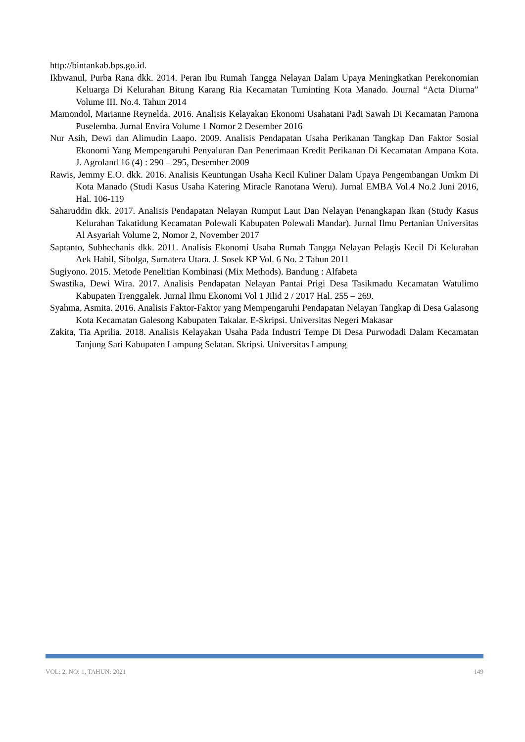http://bintankab.bps.go.id.
Ikhwanul, Purba Rana dkk. 2014. Peran Ibu Rumah Tangga Nelayan Dalam Upaya Meningkatkan Perekonomian Keluarga Di Kelurahan Bitung Karang Ria Kecamatan Tuminting Kota Manado. Journal “Acta Diurna” Volume III. No.4. Tahun 2014
Mamondol, Marianne Reynelda. 2016. Analisis Kelayakan Ekonomi Usahatani Padi Sawah Di Kecamatan Pamona Puselemba. Jurnal Envira Volume 1 Nomor 2 Desember 2016
Nur Asih, Dewi dan Alimudin Laapo. 2009. Analisis Pendapatan Usaha Perikanan Tangkap Dan Faktor Sosial Ekonomi Yang Mempengaruhi Penyaluran Dan Penerimaan Kredit Perikanan Di Kecamatan Ampana Kota. J. Agroland 16 (4) : 290 – 295, Desember 2009
Rawis, Jemmy E.O. dkk. 2016. Analisis Keuntungan Usaha Kecil Kuliner Dalam Upaya Pengembangan Umkm Di Kota Manado (Studi Kasus Usaha Katering Miracle Ranotana Weru). Jurnal EMBA Vol.4 No.2 Juni 2016, Hal. 106-119
Saharuddin dkk. 2017. Analisis Pendapatan Nelayan Rumput Laut Dan Nelayan Penangkapan Ikan (Study Kasus Kelurahan Takatidung Kecamatan Polewali Kabupaten Polewali Mandar). Jurnal Ilmu Pertanian Universitas Al Asyariah Volume 2, Nomor 2, November 2017
Saptanto, Subhechanis dkk. 2011. Analisis Ekonomi Usaha Rumah Tangga Nelayan Pelagis Kecil Di Kelurahan Aek Habil, Sibolga, Sumatera Utara. J. Sosek KP Vol. 6 No. 2 Tahun 2011
Sugiyono. 2015. Metode Penelitian Kombinasi (Mix Methods). Bandung : Alfabeta
Swastika, Dewi Wira. 2017. Analisis Pendapatan Nelayan Pantai Prigi Desa Tasikmadu Kecamatan Watulimo Kabupaten Trenggalek. Jurnal Ilmu Ekonomi Vol 1 Jilid 2 / 2017 Hal. 255 – 269.
Syahma, Asmita. 2016. Analisis Faktor-Faktor yang Mempengaruhi Pendapatan Nelayan Tangkap di Desa Galasong Kota Kecamatan Galesong Kabupaten Takalar. E-Skripsi. Universitas Negeri Makasar
Zakita, Tia Aprilia. 2018. Analisis Kelayakan Usaha Pada Industri Tempe Di Desa Purwodadi Dalam Kecamatan Tanjung Sari Kabupaten Lampung Selatan. Skripsi. Universitas Lampung
VOL: 2, NO: 1, TAHUN: 2021 149